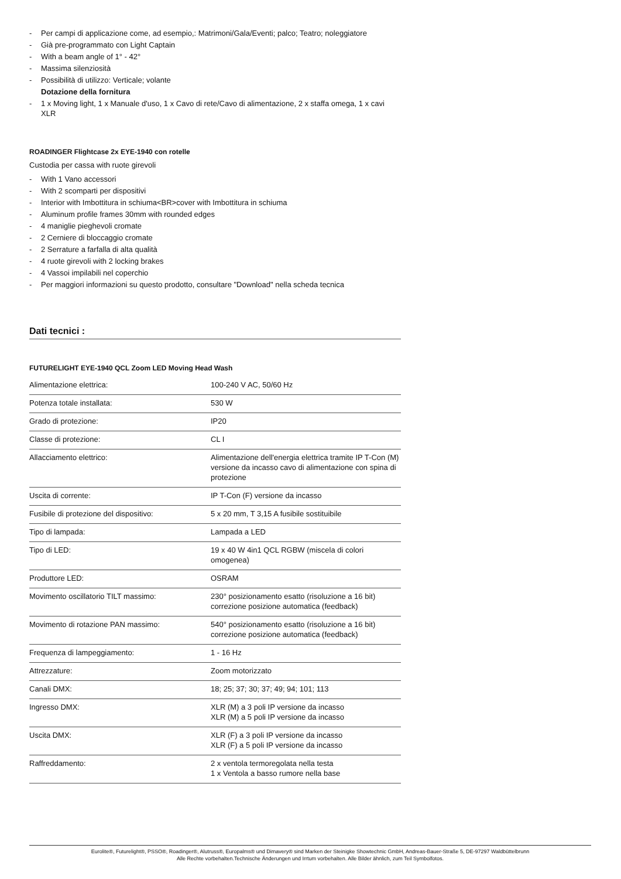- Per campi di applicazione come, ad esempio,: Matrimoni/Gala/Eventi; palco; Teatro; noleggiatore
- Già pre-programmato con Light Captain
- With a beam angle of 1° - 42°
- Massima silenziosità
- Possibilità di utilizzo: Verticale; volante
Dotazione della fornitura
- 1 x Moving light, 1 x Manuale d'uso, 1 x Cavo di rete/Cavo di alimentazione, 2 x staffa omega, 1 x cavi XLR
ROADINGER Flightcase 2x EYE-1940 con rotelle
Custodia per cassa with ruote girevoli
- With 1 Vano accessori
- With 2 scomparti per dispositivi
- Interior with Imbottitura in schiuma<BR>cover with Imbottitura in schiuma
- Aluminum profile frames 30mm with rounded edges
- 4 maniglie pieghevoli cromate
- 2 Cerniere di bloccaggio cromate
- 2 Serrature a farfalla di alta qualità
- 4 ruote girevoli with 2 locking brakes
- 4 Vassoi impilabili nel coperchio
- Per maggiori informazioni su questo prodotto, consultare "Download" nella scheda tecnica
Dati tecnici :
FUTURELIGHT EYE-1940 QCL Zoom LED Moving Head Wash
| Alimentazione elettrica: | 100-240 V AC, 50/60 Hz |
| Potenza totale installata: | 530 W |
| Grado di protezione: | IP20 |
| Classe di protezione: | CL I |
| Allacciamento elettrico: | Alimentazione dell'energia elettrica tramite IP T-Con (M) versione da incasso cavo di alimentazione con spina di protezione |
| Uscita di corrente: | IP T-Con (F) versione da incasso |
| Fusibile di protezione del dispositivo: | 5 x 20 mm, T 3,15 A fusibile sostituibile |
| Tipo di lampada: | Lampada a LED |
| Tipo di LED: | 19 x 40 W 4in1 QCL RGBW (miscela di colori omogenea) |
| Produttore LED: | OSRAM |
| Movimento oscillatorio TILT massimo: | 230° posizionamento esatto (risoluzione a 16 bit) correzione posizione automatica (feedback) |
| Movimento di rotazione PAN massimo: | 540° posizionamento esatto (risoluzione a 16 bit) correzione posizione automatica (feedback) |
| Frequenza di lampeggiamento: | 1 - 16 Hz |
| Attrezzature: | Zoom motorizzato |
| Canali DMX: | 18; 25; 37; 30; 37; 49; 94; 101; 113 |
| Ingresso DMX: | XLR (M) a 3 poli IP versione da incasso XLR (M) a 5 poli IP versione da incasso |
| Uscita DMX: | XLR (F) a 3 poli IP versione da incasso XLR (F) a 5 poli IP versione da incasso |
| Raffreddamento: | 2 x ventola termoregolata nella testa 1 x Ventola a basso rumore nella base |
Eurolite®, Futurelight®, PSSO®, Roadinger®, Alutruss®, Europalms® und Dimavery® sind Marken der Steinigke Showtechnic GmbH, Andreas-Bauer-Straße 5, DE-97297 Waldbüttelbrunn
Alle Rechte vorbehalten.Technische Änderungen und Irrtum vorbehalten. Alle Bilder ähnlich, zum Teil Symbolfotos.